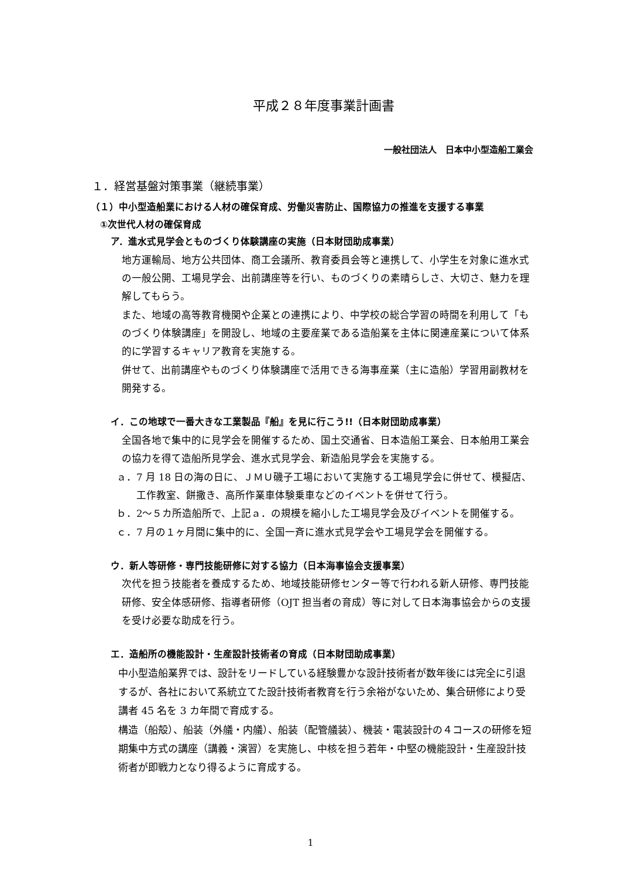平成２８年度事業計画書
一般社団法人　日本中小型造船工業会
１．経営基盤対策事業（継続事業）
（１）中小型造船業における人材の確保育成、労働災害防止、国際協力の推進を支援する事業
①次世代人材の確保育成
ア．進水式見学会とものづくり体験講座の実施（日本財団助成事業）
地方運輸局、地方公共団体、商工会議所、教育委員会等と連携して、小学生を対象に進水式の一般公開、工場見学会、出前講座等を行い、ものづくりの素晴らしさ、大切さ、魅力を理解してもらう。
また、地域の高等教育機関や企業との連携により、中学校の総合学習の時間を利用して「ものづくり体験講座」を開設し、地域の主要産業である造船業を主体に関連産業について体系的に学習するキャリア教育を実施する。
併せて、出前講座やものづくり体験講座で活用できる海事産業（主に造船）学習用副教材を開発する。
イ．この地球で一番大きな工業製品『船』を見に行こう!!（日本財団助成事業）
全国各地で集中的に見学会を開催するため、国土交通省、日本造船工業会、日本舶用工業会の協力を得て造船所見学会、進水式見学会、新造船見学会を実施する。
ａ．7 月 18 日の海の日に、ＪＭＵ磯子工場において実施する工場見学会に併せて、模擬店、工作教室、餅撒き、高所作業車体験乗車などのイベントを併せて行う。
ｂ．2～５カ所造船所で、上記ａ．の規模を縮小した工場見学会及びイベントを開催する。
ｃ．7 月の１ヶ月間に集中的に、全国一斉に進水式見学会や工場見学会を開催する。
ウ．新人等研修・専門技能研修に対する協力（日本海事協会支援事業）
次代を担う技能者を養成するため、地域技能研修センター等で行われる新人研修、専門技能研修、安全体感研修、指導者研修（OJT 担当者の育成）等に対して日本海事協会からの支援を受け必要な助成を行う。
エ．造船所の機能設計・生産設計技術者の育成（日本財団助成事業）
中小型造船業界では、設計をリードしている経験豊かな設計技術者が数年後には完全に引退するが、各社において系統立てた設計技術者教育を行う余裕がないため、集合研修により受講者 45 名を 3 カ年間で育成する。
構造（船殻）、船装（外艤・内艤）、船装（配管艤装）、機装・電装設計の４コースの研修を短期集中方式の講座（講義・演習）を実施し、中核を担う若年・中堅の機能設計・生産設計技術者が即戦力となり得るように育成する。
1